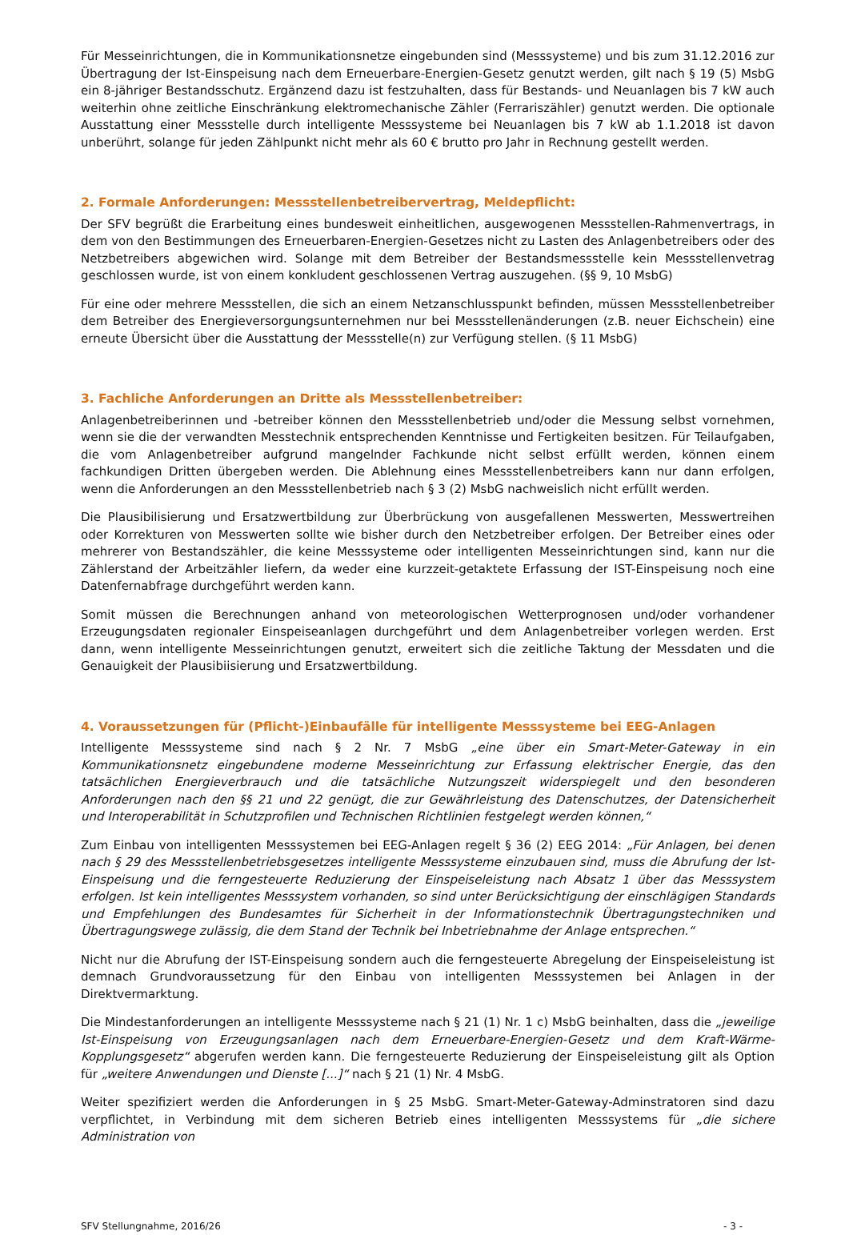Für Messeinrichtungen, die in Kommunikationsnetze eingebunden sind (Messsysteme) und bis zum 31.12.2016 zur Übertragung der Ist-Einspeisung nach dem Erneuerbare-Energien-Gesetz genutzt werden, gilt nach § 19 (5) MsbG ein 8-jähriger Bestandsschutz. Ergänzend dazu ist festzuhalten, dass für Bestands- und Neuanlagen bis 7 kW auch weiterhin ohne zeitliche Einschränkung elektromechanische Zähler (Ferrariszähler) genutzt werden. Die optionale Ausstattung einer Messstelle durch intelligente Messsysteme bei Neuanlagen bis 7 kW ab 1.1.2018 ist davon unberührt, solange für jeden Zählpunkt nicht mehr als 60 € brutto pro Jahr in Rechnung gestellt werden.
2. Formale Anforderungen: Messstellenbetreibervertrag, Meldepflicht:
Der SFV begrüßt die Erarbeitung eines bundesweit einheitlichen, ausgewogenen Messstellen-Rahmenvertrags, in dem von den Bestimmungen des Erneuerbaren-Energien-Gesetzes nicht zu Lasten des Anlagenbetreibers oder des Netzbetreibers abgewichen wird. Solange mit dem Betreiber der Bestandsmessstelle kein Messstellenvetrag geschlossen wurde, ist von einem konkludent geschlossenen Vertrag auszugehen. (§§ 9, 10 MsbG)
Für eine oder mehrere Messstellen, die sich an einem Netzanschlusspunkt befinden, müssen Messstellenbetreiber dem Betreiber des Energieversorgungsunternehmen nur bei Messstellenänderungen (z.B. neuer Eichschein) eine erneute Übersicht über die Ausstattung der Messstelle(n) zur Verfügung stellen. (§ 11 MsbG)
3. Fachliche Anforderungen an Dritte als Messstellenbetreiber:
Anlagenbetreiberinnen und -betreiber können den Messstellenbetrieb und/oder die Messung selbst vornehmen, wenn sie die der verwandten Messtechnik entsprechenden Kenntnisse und Fertigkeiten besitzen. Für Teilaufgaben, die vom Anlagenbetreiber aufgrund mangelnder Fachkunde nicht selbst erfüllt werden, können einem fachkundigen Dritten übergeben werden. Die Ablehnung eines Messstellenbetreibers kann nur dann erfolgen, wenn die Anforderungen an den Messstellenbetrieb nach § 3 (2) MsbG nachweislich nicht erfüllt werden.
Die Plausibilisierung und Ersatzwertbildung zur Überbrückung von ausgefallenen Messwerten, Messwertreihen oder Korrekturen von Messwerten sollte wie bisher durch den Netzbetreiber erfolgen. Der Betreiber eines oder mehrerer von Bestandszähler, die keine Messsysteme oder intelligenten Messeinrichtungen sind, kann nur die Zählerstand der Arbeitzähler liefern, da weder eine kurzzeit-getaktete Erfassung der IST-Einspeisung noch eine Datenfernabfrage durchgeführt werden kann.
Somit müssen die Berechnungen anhand von meteorologischen Wetterprognosen und/oder vorhandener Erzeugungsdaten regionaler Einspeiseanlagen durchgeführt und dem Anlagenbetreiber vorlegen werden. Erst dann, wenn intelligente Messeinrichtungen genutzt, erweitert sich die zeitliche Taktung der Messdaten und die Genauigkeit der Plausibiisierung und Ersatzwertbildung.
4. Voraussetzungen für (Pflicht-)Einbaufälle für intelligente Messsysteme bei EEG-Anlagen
Intelligente Messsysteme sind nach § 2 Nr. 7 MsbG „eine über ein Smart-Meter-Gateway in ein Kommunikationsnetz eingebundene moderne Messeinrichtung zur Erfassung elektrischer Energie, das den tatsächlichen Energieverbrauch und die tatsächliche Nutzungszeit widerspiegelt und den besonderen Anforderungen nach den §§ 21 und 22 genügt, die zur Gewährleistung des Datenschutzes, der Datensicherheit und Interoperabilität in Schutzprofilen und Technischen Richtlinien festgelegt werden können,“
Zum Einbau von intelligenten Messsystemen bei EEG-Anlagen regelt § 36 (2) EEG 2014: „Für Anlagen, bei denen nach § 29 des Messstellenbetriebsgesetzes intelligente Messsysteme einzubauen sind, muss die Abrufung der Ist-Einspeisung und die ferngesteuerte Reduzierung der Einspeiseleistung nach Absatz 1 über das Messsystem erfolgen. Ist kein intelligentes Messsystem vorhanden, so sind unter Berücksichtigung der einschlägigen Standards und Empfehlungen des Bundesamtes für Sicherheit in der Informationstechnik Übertragungstechniken und Übertragungswege zulässig, die dem Stand der Technik bei Inbetriebnahme der Anlage entsprechen.“
Nicht nur die Abrufung der IST-Einspeisung sondern auch die ferngesteuerte Abregelung der Einspeiseleistung ist demnach Grundvoraussetzung für den Einbau von intelligenten Messsystemen bei Anlagen in der Direktvermarktung.
Die Mindestanforderungen an intelligente Messsysteme nach § 21 (1) Nr. 1 c) MsbG beinhalten, dass die „jeweilige Ist-Einspeisung von Erzeugungsanlagen nach dem Erneuerbare-Energien-Gesetz und dem Kraft-Wärme-Kopplungsgesetz“ abgerufen werden kann. Die ferngesteuerte Reduzierung der Einspeiseleistung gilt als Option für „weitere Anwendungen und Dienste [...]“ nach § 21 (1) Nr. 4 MsbG.
Weiter spezifiziert werden die Anforderungen in § 25 MsbG. Smart-Meter-Gateway-Adminstratoren sind dazu verpflichtet, in Verbindung mit dem sicheren Betrieb eines intelligenten Messsystems für „die sichere Administration von
SFV Stellungnahme, 2016/26 - 3 -